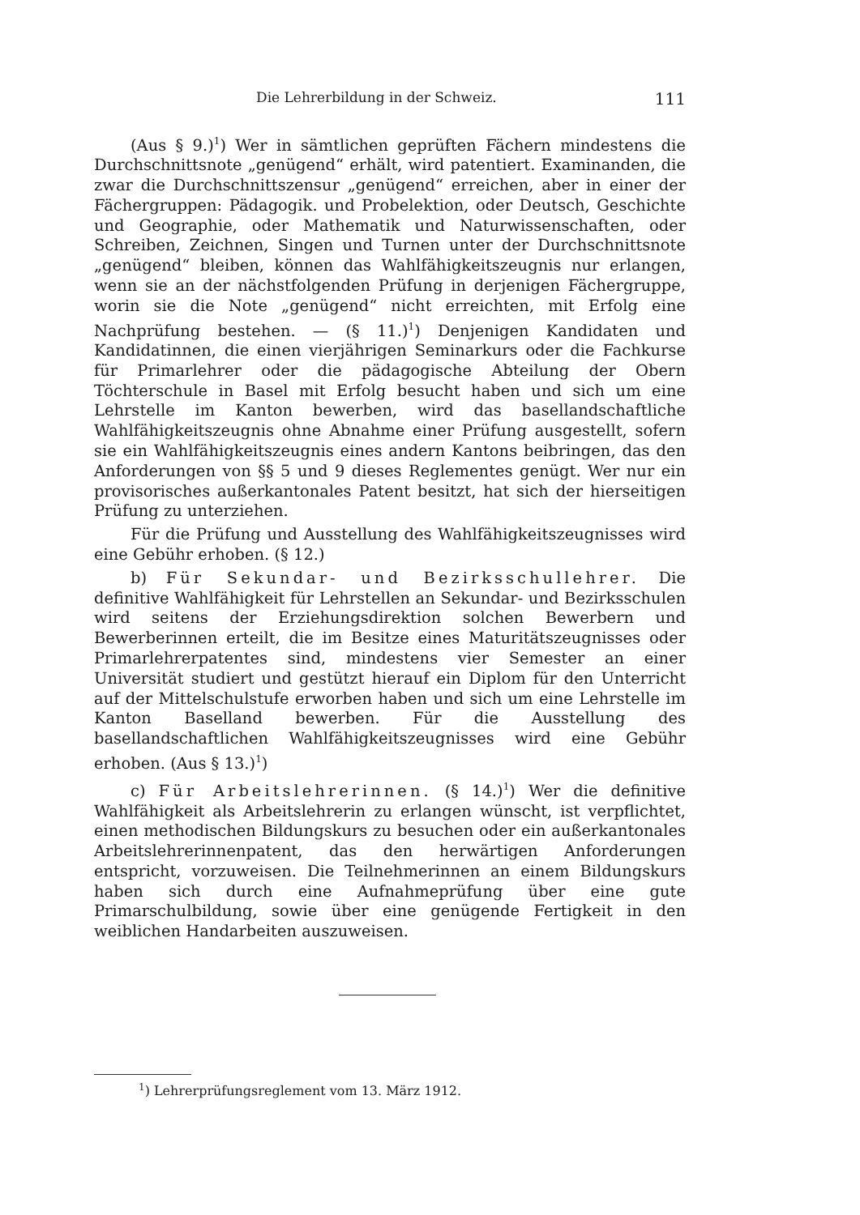Die Lehrerbildung in der Schweiz. 111
(Aus § 9.)<sup>1</sup>) Wer in sämtlichen geprüften Fächern mindestens die Durchschnittsnote „genügend“ erhält, wird patentiert. Examinanden, die zwar die Durchschnittszensur „genügend“ erreichen, aber in einer der Fächergruppen: Pädagogik. und Probelektion, oder Deutsch, Geschichte und Geographie, oder Mathematik und Naturwissenschaften, oder Schreiben, Zeichnen, Singen und Turnen unter der Durchschnittsnote „genügend“ bleiben, können das Wahlfähigkeitszeugnis nur erlangen, wenn sie an der nächstfolgenden Prüfung in derjenigen Fächergruppe, worin sie die Note „genügend“ nicht erreichten, mit Erfolg eine Nachprüfung bestehen. — (§ 11.)<sup>1</sup>) Denjenigen Kandidaten und Kandidatinnen, die einen vierjährigen Seminarkurs oder die Fachkurse für Primarlehrer oder die pädagogische Abteilung der Obern Töchterschule in Basel mit Erfolg besucht haben und sich um eine Lehrstelle im Kanton bewerben, wird das basellandschaftliche Wahlfähigkeitszeugnis ohne Abnahme einer Prüfung ausgestellt, sofern sie ein Wahlfähigkeitszeugnis eines andern Kantons beibringen, das den Anforderungen von §§ 5 und 9 dieses Reglementes genügt. Wer nur ein provisorisches außerkantonales Patent besitzt, hat sich der hierseitigen Prüfung zu unterziehen.
Für die Prüfung und Ausstellung des Wahlfähigkeitszeugnisses wird eine Gebühr erhoben. (§ 12.)
b) Für Sekundar- und Bezirksschullehrer. Die definitive Wahlfähigkeit für Lehrstellen an Sekundar- und Bezirksschulen wird seitens der Erziehungsdirektion solchen Bewerbern und Bewerberinnen erteilt, die im Besitze eines Maturitätszeugnisses oder Primarlehrerpatentes sind, mindestens vier Semester an einer Universität studiert und gestützt hierauf ein Diplom für den Unterricht auf der Mittelschulstufe erworben haben und sich um eine Lehrstelle im Kanton Baselland bewerben. Für die Ausstellung des basellandschaftlichen Wahlfähigkeitszeugnisses wird eine Gebühr erhoben. (Aus § 13.)<sup>1</sup>)
c) Für Arbeitslehrerinnen. (§ 14.)<sup>1</sup>) Wer die definitive Wahlfähigkeit als Arbeitslehrerin zu erlangen wünscht, ist verpflichtet, einen methodischen Bildungskurs zu besuchen oder ein außerkantonales Arbeitslehrerinnenpatent, das den herwärtigen Anforderungen entspricht, vorzuweisen. Die Teilnehmerinnen an einem Bildungskurs haben sich durch eine Aufnahmeprüfung über eine gute Primarschulbildung, sowie über eine genügende Fertigkeit in den weiblichen Handarbeiten auszuweisen.
<sup>1</sup>) Lehrerprüfungsreglement vom 13. März 1912.